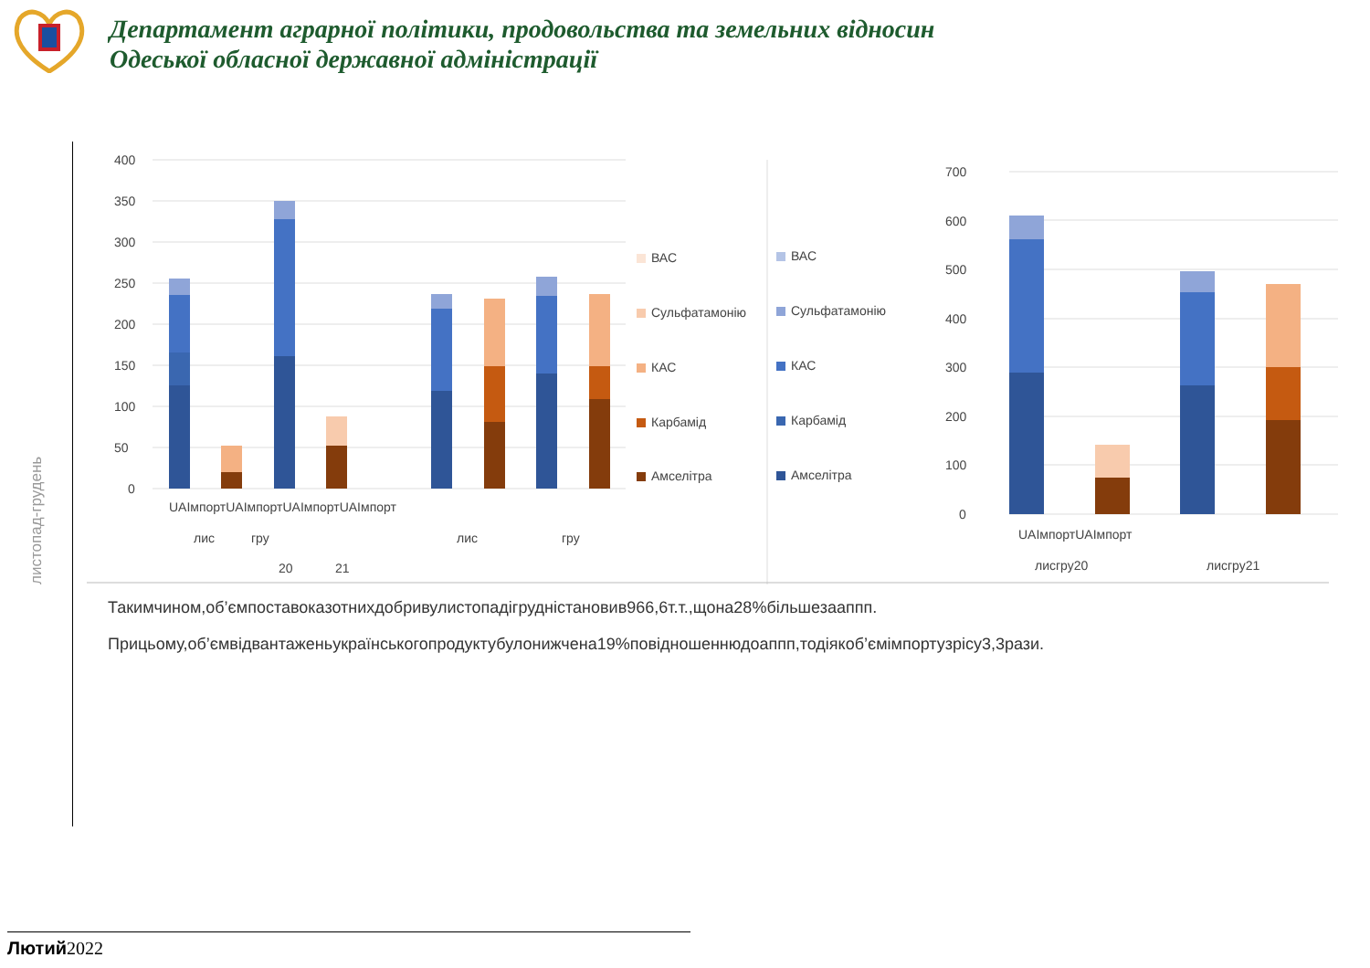Департамент аграрної політики, продовольства та земельних відносин
Одеської обласної державної адміністрації
листопад-грудень
400
350
300
250
200
150
100
50
0
UAІмпортUAІмпортUAІмпортUAІмпорт
лис
гру
20
21
лис
гру
ВАС
Сульфатамонію
КАС
Карбамід
Амселітра
ВАС
Сульфатамонію
КАС
Карбамід
Амселітра
700
600
500
400
300
200
100
0
UAІмпортUAІмпорт
лисгру20
лисгру21
Такимчином,об’ємпоставоказотнихдобривулистопадігрудністановив966,6т.т.,щона28%більшезааппп.
Прицьому,об’ємвідвантаженьукраїнськогопродуктубулонижчена19%повідношеннюдоаппп,тодіякоб’ємімпортузрісу3,3рази.
Лютий 2022